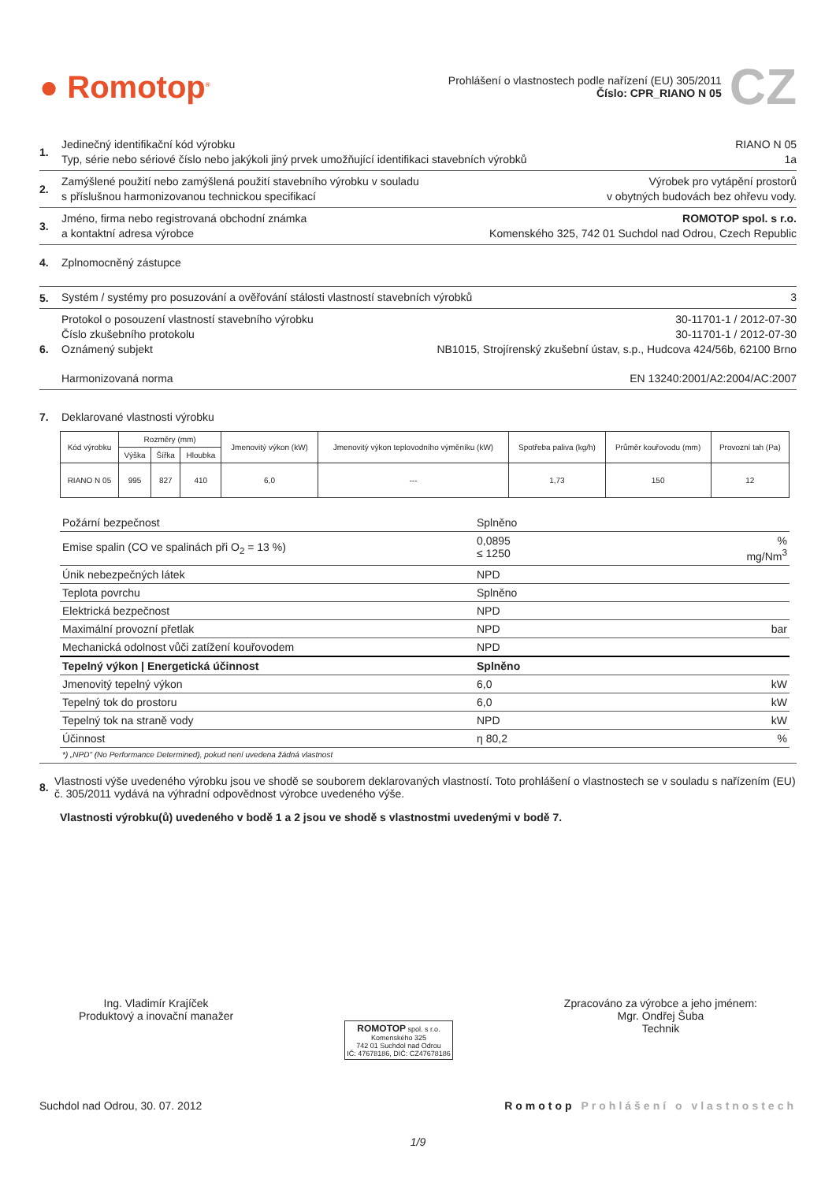● Romotop<sup>®</sup>
Prohlášení o vlastnostech podle nařízení (EU) 305/2011
Číslo: CPR_RIANO N 05
CZ
1.
Jedinečný identifikační kód výrobku RIANO N 05
Typ, série nebo sériové číslo nebo jakýkoli jiný prvek umožňující identifikaci stavebních výrobků 1a
2.
Zamýšlené použití nebo zamýšlená použití stavebního výrobku v souladu Výrobek pro vytápění prostorů
s příslušnou harmonizovanou technickou specifikací v obytných budovách bez ohřevu vody.
3.
Jméno, firma nebo registrovaná obchodní známka ROMOTOP spol. s r.o.
a kontaktní adresa výrobce Komenského 325, 742 01 Suchdol nad Odrou, Czech Republic
4. Zplnomocněný zástupce
5.
Systém / systémy pro posuzování a ověřování stálosti vlastností stavebních výrobků 3
6.
Protokol o posouzení vlastností stavebního výrobku 30-11701-1 / 2012-07-30
Číslo zkušebního protokolu 30-11701-1 / 2012-07-30
Oznámený subjekt NB1015, Strojírenský zkušební ústav, s.p., Hudcova 424/56b, 62100 Brno
Harmonizovaná norma EN 13240:2001/A2:2004/AC:2007
7. Deklarované vlastnosti výrobku
| Kód výrobku | Rozměry (mm) | | | Jmenovitý výkon (kW) | Jmenovitý výkon teplovodního výměníku (kW) | Spotřeba paliva (kg/h) | Průměr kouřovodu (mm) | Provozní tah (Pa) |
| --- | --- | --- | --- | --- | --- | --- | --- | --- |
| | Výška | Šířka | Hloubka | | | | | |
| RIANO N 05 | 995 | 827 | 410 | 6,0 | --- | 1,73 | 150 | 12 |
| Požární bezpečnost | Splněno | |
| Emise spalin (CO ve spalinách při O<sub>2</sub> = 13 %) | 0,0895 ≤ 1250 | % mg/Nm<sup>3</sup> |
| Únik nebezpečných látek | NPD | |
| Teplota povrchu | Splněno | |
| Elektrická bezpečnost | NPD | |
| Maximální provozní přetlak | NPD | bar |
| Mechanická odolnost vůči zatížení kouřovodem | NPD | |
| Tepelný výkon / Energetická účinnost | Splněno | |
| Jmenovitý tepelný výkon | 6,0 | kW |
| Tepelný tok do prostoru | 6,0 | kW |
| Tepelný tok na straně vody | NPD | kW |
| Účinnost | η 80,2 | % |
| *) „NPD" (No Performance Determined), pokud není uvedena žádná vlastnost | | |
8. Vlastnosti výše uvedeného výrobku jsou ve shodě se souborem deklarovaných vlastností. Toto prohlášení o vlastnostech se v souladu s nařízením (EU) č. 305/2011 vydává na výhradní odpovědnost výrobce uvedeného výše.
Vlastnosti výrobku(ů) uvedeného v bodě 1 a 2 jsou ve shodě s vlastnostmi uvedenými v bodě 7.
Ing. Vladimír Krajíček
Produktový a inovační manažer
ROMOTOP spol. s r.o.
Komenského 325
742 01 Suchdol nad Odrou
IČ: 47678186, DIČ: CZ47678186
Zpracováno za výrobce a jeho jménem:
Mgr. Ondřej Šuba
Technik
Suchdol nad Odrou, 30. 07. 2012 Romotop Prohlášení o vlastnostech
1/9